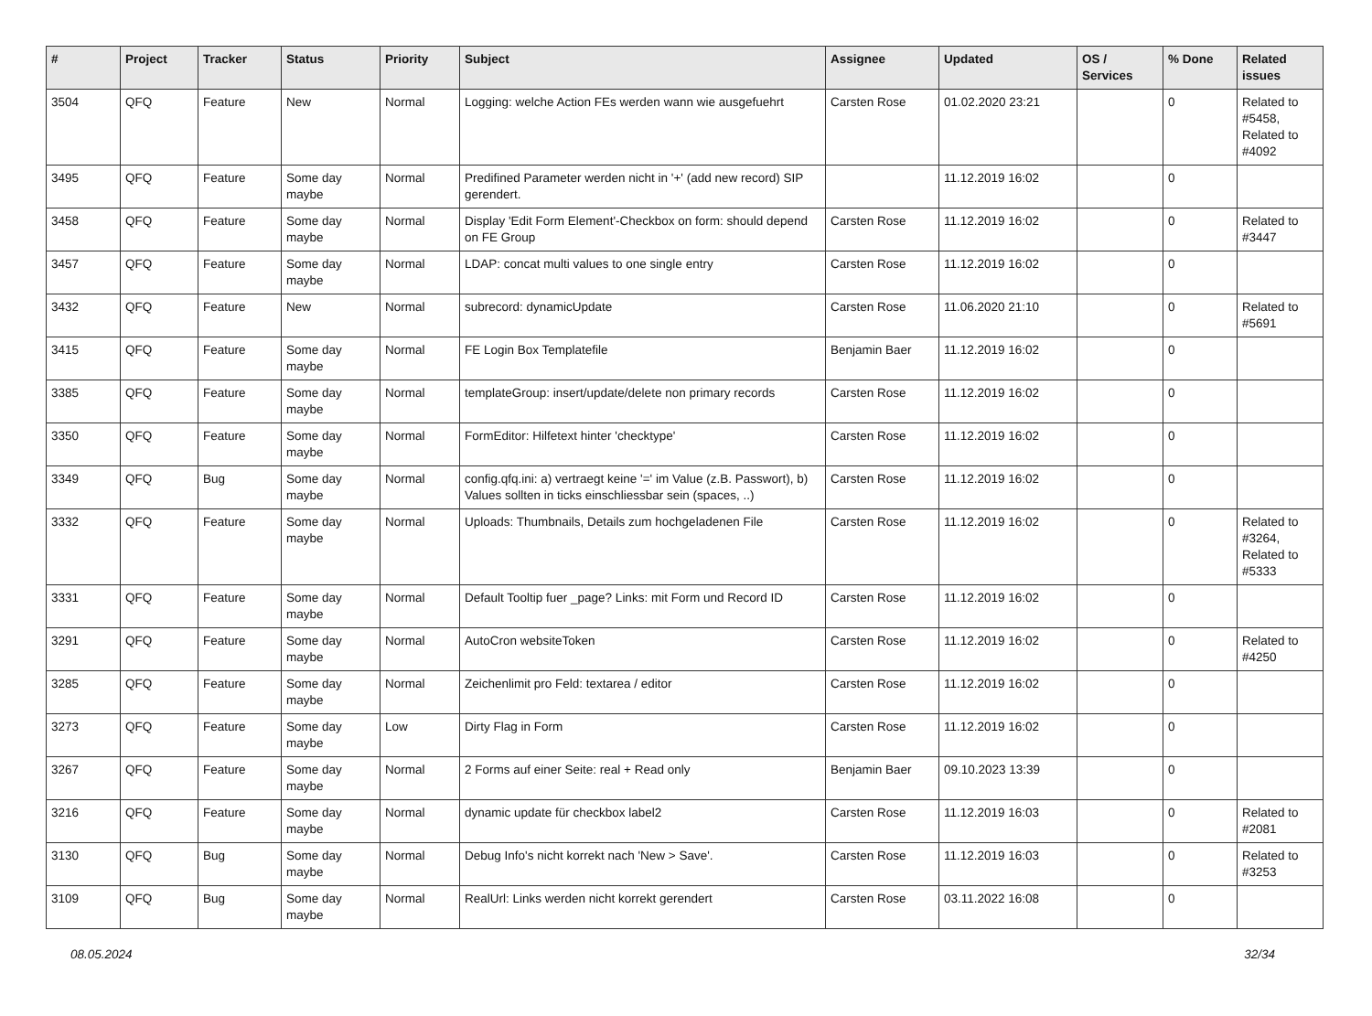| # | Project | Tracker | Status | Priority | Subject | Assignee | Updated | OS / Services | % Done | Related issues |
| --- | --- | --- | --- | --- | --- | --- | --- | --- | --- | --- |
| 3504 | QFQ | Feature | New | Normal | Logging: welche Action FEs werden wann wie ausgefuehrt | Carsten Rose | 01.02.2020 23:21 | | 0 | Related to #5458, Related to #4092 |
| 3495 | QFQ | Feature | Some day maybe | Normal | Predifined Parameter werden nicht in '+' (add new record) SIP gerendert. | | 11.12.2019 16:02 | | 0 | |
| 3458 | QFQ | Feature | Some day maybe | Normal | Display 'Edit Form Element'-Checkbox on form: should depend on FE Group | Carsten Rose | 11.12.2019 16:02 | | 0 | Related to #3447 |
| 3457 | QFQ | Feature | Some day maybe | Normal | LDAP: concat multi values to one single entry | Carsten Rose | 11.12.2019 16:02 | | 0 | |
| 3432 | QFQ | Feature | New | Normal | subrecord: dynamicUpdate | Carsten Rose | 11.06.2020 21:10 | | 0 | Related to #5691 |
| 3415 | QFQ | Feature | Some day maybe | Normal | FE Login Box Templatefile | Benjamin Baer | 11.12.2019 16:02 | | 0 | |
| 3385 | QFQ | Feature | Some day maybe | Normal | templateGroup: insert/update/delete non primary records | Carsten Rose | 11.12.2019 16:02 | | 0 | |
| 3350 | QFQ | Feature | Some day maybe | Normal | FormEditor: Hilfetext hinter 'checktype' | Carsten Rose | 11.12.2019 16:02 | | 0 | |
| 3349 | QFQ | Bug | Some day maybe | Normal | config.qfq.ini: a) vertraegt keine '=' im Value (z.B. Passwort), b) Values sollten in ticks einschliessbar sein (spaces, ..) | Carsten Rose | 11.12.2019 16:02 | | 0 | |
| 3332 | QFQ | Feature | Some day maybe | Normal | Uploads: Thumbnails, Details zum hochgeladenen File | Carsten Rose | 11.12.2019 16:02 | | 0 | Related to #3264, Related to #5333 |
| 3331 | QFQ | Feature | Some day maybe | Normal | Default Tooltip fuer _page? Links: mit Form und Record ID | Carsten Rose | 11.12.2019 16:02 | | 0 | |
| 3291 | QFQ | Feature | Some day maybe | Normal | AutoCron websiteToken | Carsten Rose | 11.12.2019 16:02 | | 0 | Related to #4250 |
| 3285 | QFQ | Feature | Some day maybe | Normal | Zeichenlimit pro Feld: textarea / editor | Carsten Rose | 11.12.2019 16:02 | | 0 | |
| 3273 | QFQ | Feature | Some day maybe | Low | Dirty Flag in Form | Carsten Rose | 11.12.2019 16:02 | | 0 | |
| 3267 | QFQ | Feature | Some day maybe | Normal | 2 Forms auf einer Seite: real + Read only | Benjamin Baer | 09.10.2023 13:39 | | 0 | |
| 3216 | QFQ | Feature | Some day maybe | Normal | dynamic update für checkbox label2 | Carsten Rose | 11.12.2019 16:03 | | 0 | Related to #2081 |
| 3130 | QFQ | Bug | Some day maybe | Normal | Debug Info's nicht korrekt nach 'New > Save'. | Carsten Rose | 11.12.2019 16:03 | | 0 | Related to #3253 |
| 3109 | QFQ | Bug | Some day maybe | Normal | RealUrl: Links werden nicht korrekt gerendert | Carsten Rose | 03.11.2022 16:08 | | 0 | |
08.05.2024 32/34